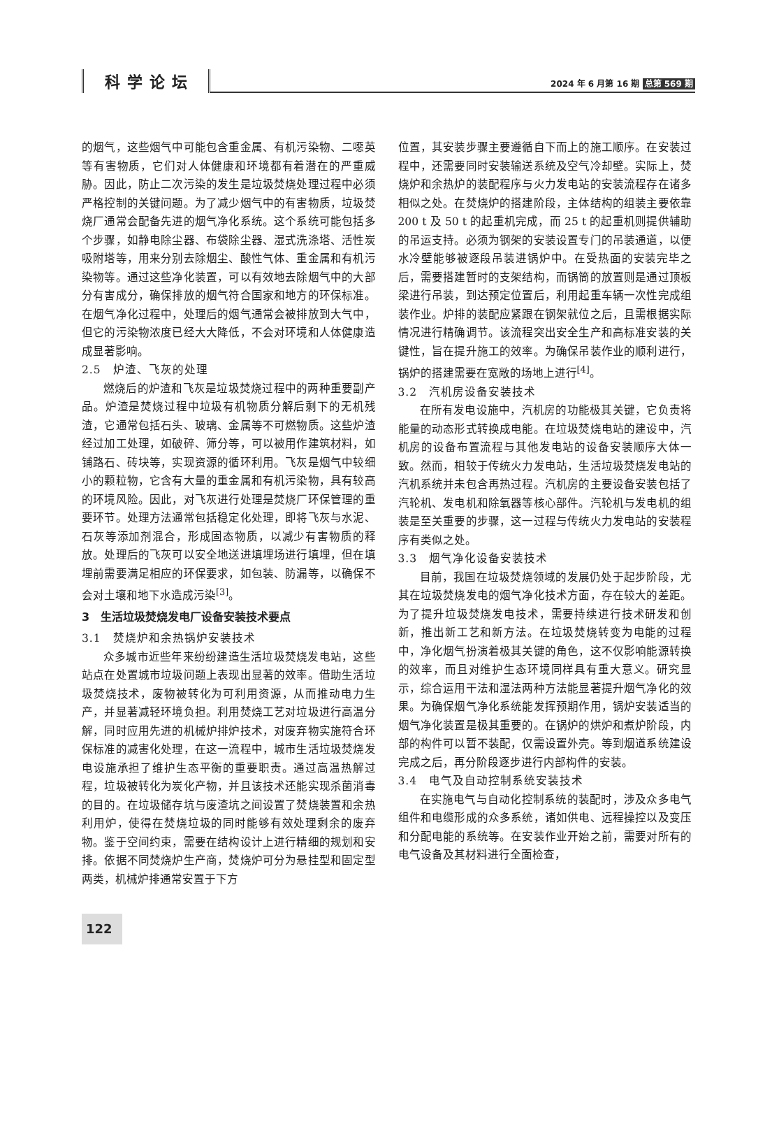科学论坛
2024 年 6 月第 16 期 总第 569 期
的烟气，这些烟气中可能包含重金属、有机污染物、二噁英等有害物质，它们对人体健康和环境都有着潜在的严重威胁。因此，防止二次污染的发生是垃圾焚烧处理过程中必须严格控制的关键问题。为了减少烟气中的有害物质，垃圾焚烧厂通常会配备先进的烟气净化系统。这个系统可能包括多个步骤，如静电除尘器、布袋除尘器、湿式洗涤塔、活性炭吸附塔等，用来分别去除烟尘、酸性气体、重金属和有机污染物等。通过这些净化装置，可以有效地去除烟气中的大部分有害成分，确保排放的烟气符合国家和地方的环保标准。在烟气净化过程中，处理后的烟气通常会被排放到大气中，但它的污染物浓度已经大大降低，不会对环境和人体健康造成显著影响。
2.5　炉渣、飞灰的处理
燃烧后的炉渣和飞灰是垃圾焚烧过程中的两种重要副产品。炉渣是焚烧过程中垃圾有机物质分解后剩下的无机残渣，它通常包括石头、玻璃、金属等不可燃物质。这些炉渣经过加工处理，如破碎、筛分等，可以被用作建筑材料，如铺路石、砖块等，实现资源的循环利用。飞灰是烟气中较细小的颗粒物，它含有大量的重金属和有机污染物，具有较高的环境风险。因此，对飞灰进行处理是焚烧厂环保管理的重要环节。处理方法通常包括稳定化处理，即将飞灰与水泥、石灰等添加剂混合，形成固态物质，以减少有害物质的释放。处理后的飞灰可以安全地送进填埋场进行填埋，但在填埋前需要满足相应的环保要求，如包装、防漏等，以确保不会对土壤和地下水造成污染<sup>[3]</sup>。
3　生活垃圾焚烧发电厂设备安装技术要点
3.1　焚烧炉和余热锅炉安装技术
众多城市近些年来纷纷建造生活垃圾焚烧发电站，这些站点在处置城市垃圾问题上表现出显著的效率。借助生活垃圾焚烧技术，废物被转化为可利用资源，从而推动电力生产，并显著减轻环境负担。利用焚烧工艺对垃圾进行高温分解，同时应用先进的机械炉排炉技术，对废弃物实施符合环保标准的减害化处理，在这一流程中，城市生活垃圾焚烧发电设施承担了维护生态平衡的重要职责。通过高温热解过程，垃圾被转化为炭化产物，并且该技术还能实现杀菌消毒的目的。在垃圾储存坑与废渣坑之间设置了焚烧装置和余热利用炉，使得在焚烧垃圾的同时能够有效处理剩余的废弃物。鉴于空间约束，需要在结构设计上进行精细的规划和安排。依据不同焚烧炉生产商，焚烧炉可分为悬挂型和固定型两类，机械炉排通常安置于下方
位置，其安装步骤主要遵循自下而上的施工顺序。在安装过程中，还需要同时安装输送系统及空气冷却壁。实际上，焚烧炉和余热炉的装配程序与火力发电站的安装流程存在诸多相似之处。在焚烧炉的搭建阶段，主体结构的组装主要依靠 200 t 及 50 t 的起重机完成，而 25 t 的起重机则提供辅助的吊运支持。必须为钢架的安装设置专门的吊装通道，以便水冷壁能够被逐段吊装进锅炉中。在受热面的安装完毕之后，需要搭建暂时的支架结构，而锅筒的放置则是通过顶板梁进行吊装，到达预定位置后，利用起重车辆一次性完成组装作业。炉排的装配应紧跟在钢架就位之后，且需根据实际情况进行精确调节。该流程突出安全生产和高标准安装的关键性，旨在提升施工的效率。为确保吊装作业的顺利进行，锅炉的搭建需要在宽敞的场地上进行<sup>[4]</sup>。
3.2　汽机房设备安装技术
在所有发电设施中，汽机房的功能极其关键，它负责将能量的动态形式转换成电能。在垃圾焚烧电站的建设中，汽机房的设备布置流程与其他发电站的设备安装顺序大体一致。然而，相较于传统火力发电站，生活垃圾焚烧发电站的汽机系统并未包含再热过程。汽机房的主要设备安装包括了汽轮机、发电机和除氧器等核心部件。汽轮机与发电机的组装是至关重要的步骤，这一过程与传统火力发电站的安装程序有类似之处。
3.3　烟气净化设备安装技术
目前，我国在垃圾焚烧领域的发展仍处于起步阶段，尤其在垃圾焚烧发电的烟气净化技术方面，存在较大的差距。为了提升垃圾焚烧发电技术，需要持续进行技术研发和创新，推出新工艺和新方法。在垃圾焚烧转变为电能的过程中，净化烟气扮演着极其关键的角色，这不仅影响能源转换的效率，而且对维护生态环境同样具有重大意义。研究显示，综合运用干法和湿法两种方法能显著提升烟气净化的效果。为确保烟气净化系统能发挥预期作用，锅炉安装适当的烟气净化装置是极其重要的。在锅炉的烘炉和煮炉阶段，内部的构件可以暂不装配，仅需设置外壳。等到烟道系统建设完成之后，再分阶段逐步进行内部构件的安装。
3.4　电气及自动控制系统安装技术
在实施电气与自动化控制系统的装配时，涉及众多电气组件和电缆形成的众多系统，诸如供电、远程操控以及变压和分配电能的系统等。在安装作业开始之前，需要对所有的电气设备及其材料进行全面检查，
122